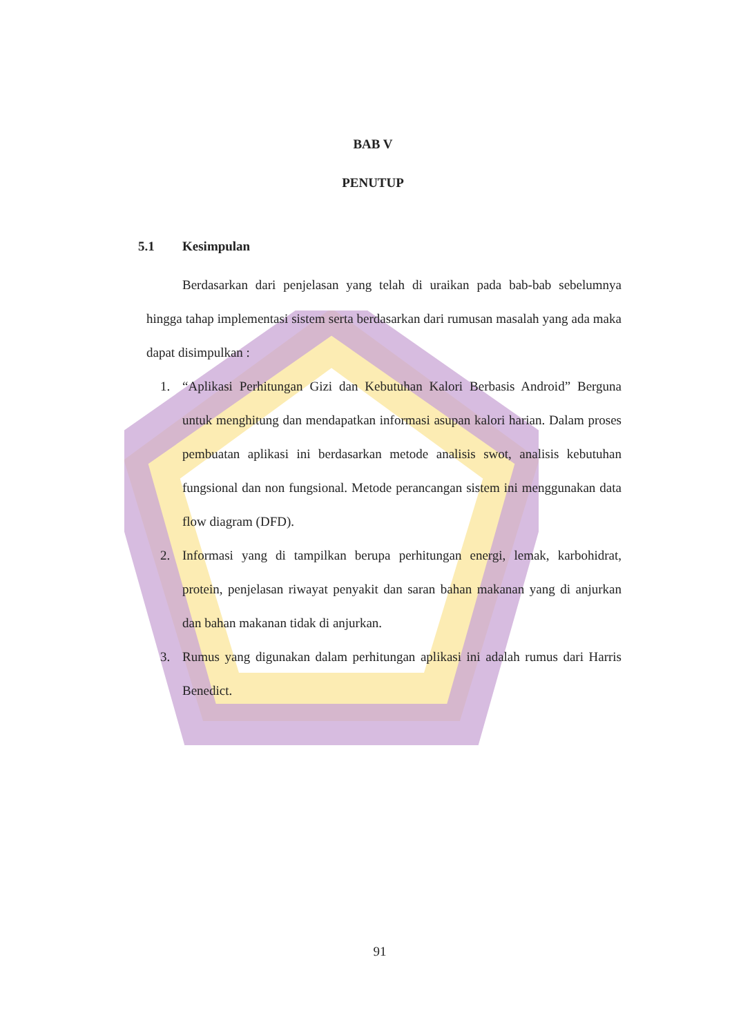BAB V
PENUTUP
5.1 Kesimpulan
Berdasarkan dari penjelasan yang telah di uraikan pada bab-bab sebelumnya hingga tahap implementasi sistem serta berdasarkan dari rumusan masalah yang ada maka dapat disimpulkan :
1. “Aplikasi Perhitungan Gizi dan Kebutuhan Kalori Berbasis Android” Berguna untuk menghitung dan mendapatkan informasi asupan kalori harian. Dalam proses pembuatan aplikasi ini berdasarkan metode analisis swot, analisis kebutuhan fungsional dan non fungsional. Metode perancangan sistem ini menggunakan data flow diagram (DFD).
2. Informasi yang di tampilkan berupa perhitungan energi, lemak, karbohidrat, protein, penjelasan riwayat penyakit dan saran bahan makanan yang di anjurkan dan bahan makanan tidak di anjurkan.
3. Rumus yang digunakan dalam perhitungan aplikasi ini adalah rumus dari Harris Benedict.
91